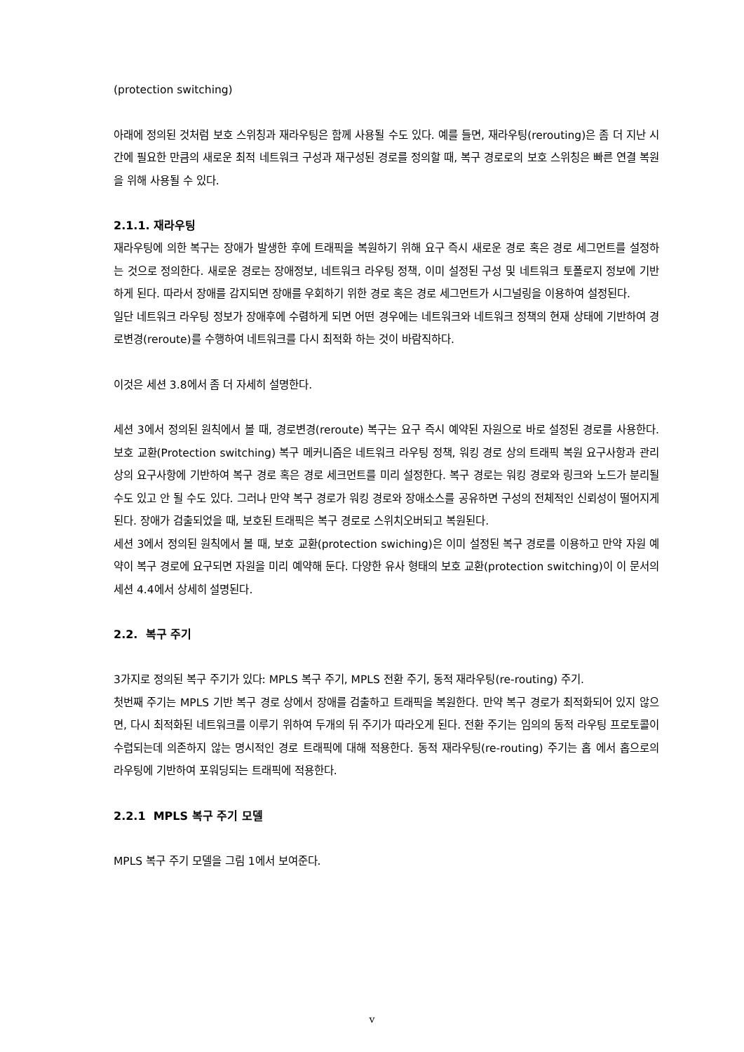(protection switching)
아래에 정의된 것처럼 보호 스위칭과 재라우팅은 함께 사용될 수도 있다. 예를 들면, 재라우팅(rerouting)은 좀 더 지난 시간에 필요한 만큼의 새로운 최적 네트워크 구성과 재구성된 경로를 정의할 때, 복구 경로로의 보호 스위칭은 빠른 연결 복원을 위해 사용될 수 있다.
2.1.1. 재라우팅
재라우팅에 의한 복구는 장애가 발생한 후에 트래픽을 복원하기 위해 요구 즉시 새로운 경로 혹은 경로 세그먼트를 설정하는 것으로 정의한다. 새로운 경로는 장애정보, 네트워크 라우팅 정책, 이미 설정된 구성 및 네트워크 토폴로지 정보에 기반하게 된다. 따라서 장애를 감지되면 장애를 우회하기 위한 경로 혹은 경로 세그먼트가 시그널링을 이용하여 설정된다.
일단 네트워크 라우팅 정보가 장애후에 수렴하게 되면 어떤 경우에는 네트워크와 네트워크 정책의 현재 상태에 기반하여 경로변경(reroute)를 수행하여 네트워크를 다시 최적화 하는 것이 바람직하다.
이것은 세션 3.8에서 좀 더 자세히 설명한다.
세션 3에서 정의된 원칙에서 볼 때, 경로변경(reroute) 복구는 요구 즉시 예약된 자원으로 바로 설정된 경로를 사용한다. 보호 교환(Protection switching) 복구 메커니즘은 네트워크 라우팅 정책, 워킹 경로 상의 트래픽 복원 요구사항과 관리상의 요구사항에 기반하여 복구 경로 혹은 경로 세크먼트를 미리 설정한다. 복구 경로는 워킹 경로와 링크와 노드가 분리될 수도 있고 안 될 수도 있다. 그러나 만약 복구 경로가 워킹 경로와 장애소스를 공유하면 구성의 전체적인 신뢰성이 떨어지게 된다. 장애가 검출되었을 때, 보호된 트래픽은 복구 경로로 스위치오버되고 복원된다.
세션 3에서 정의된 원칙에서 볼 때, 보호 교환(protection swiching)은 이미 설정된 복구 경로를 이용하고 만약 자원 예약이 복구 경로에 요구되면 자원을 미리 예약해 둔다. 다양한 유사 형태의 보호 교환(protection switching)이 이 문서의 세션 4.4에서 상세히 설명된다.
2.2. 복구 주기
3가지로 정의된 복구 주기가 있다: MPLS 복구 주기, MPLS 전환 주기, 동적 재라우팅(re-routing) 주기.
첫번째 주기는 MPLS 기반 복구 경로 상에서 장애를 검출하고 트래픽을 복원한다. 만약 복구 경로가 최적화되어 있지 않으면, 다시 최적화된 네트워크를 이루기 위하여 두개의 뒤 주기가 따라오게 된다. 전환 주기는 임의의 동적 라우팅 프로토콜이 수렵되는데 의존하지 않는 명시적인 경로 트래픽에 대해 적용한다. 동적 재라우팅(re-routing) 주기는 홉 에서 홉으로의 라우팅에 기반하여 포워딩되는 트래픽에 적용한다.
2.2.1 MPLS 복구 주기 모델
MPLS 복구 주기 모델을 그림 1에서 보여준다.
v